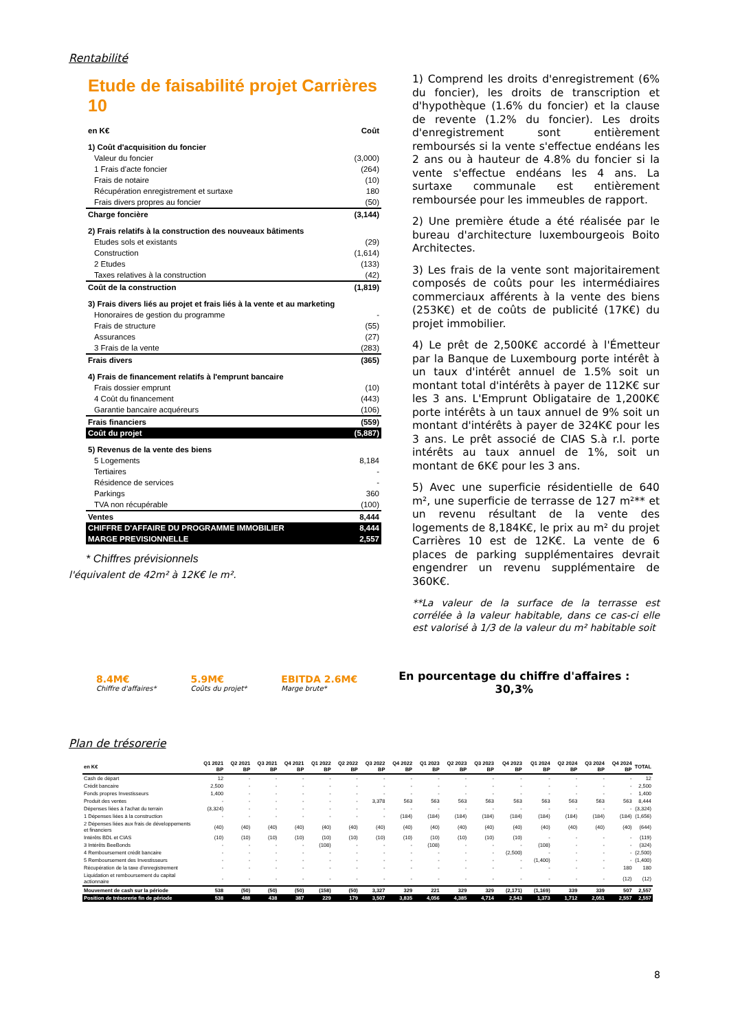Rentabilité
Etude de faisabilité projet Carrières 10
| en K€ | Coût |
| 1) Coût d'acquisition du foncier | |
| Valeur du foncier | (3,000) |
| 1 Frais d'acte foncier | (264) |
| Frais de notaire | (10) |
| Récupération enregistrement et surtaxe | 180 |
| Frais divers propres au foncier | (50) |
| Charge foncière | (3,144) |
| 2) Frais relatifs à la construction des nouveaux bâtiments | |
| Etudes sols et existants | (29) |
| Construction | (1,614) |
| 2 Etudes | (133) |
| Taxes relatives à la construction | (42) |
| Coût de la construction | (1,819) |
| 3) Frais divers liés au projet et frais liés à la vente et au marketing | |
| Honoraires de gestion du programme | - |
| Frais de structure | (55) |
| Assurances | (27) |
| 3 Frais de la vente | (283) |
| Frais divers | (365) |
| 4) Frais de financement relatifs à l'emprunt bancaire | |
| Frais dossier emprunt | (10) |
| 4 Coût du financement | (443) |
| Garantie bancaire acquéreurs | (106) |
| Frais financiers | (559) |
| Coût du projet | (5,887) |
| 5) Revenus de la vente des biens | |
| 5 Logements | 8,184 |
| Tertiaires | - |
| Résidence de services | - |
| Parkings | 360 |
| TVA non récupérable | (100) |
| Ventes | 8,444 |
| CHIFFRE D'AFFAIRE DU PROGRAMME IMMOBILIER | 8,444 |
| MARGE PREVISIONNELLE | 2,557 |
* Chiffres prévisionnels
l'équivalent de 42m² à 12K€ le m².
1) Comprend les droits d'enregistrement (6% du foncier), les droits de transcription et d'hypothèque (1.6% du foncier) et la clause de revente (1.2% du foncier). Les droits d'enregistrement sont entièrement remboursés si la vente s'effectue endéans les 2 ans ou à hauteur de 4.8% du foncier si la vente s'effectue endéans les 4 ans. La surtaxe communale est entièrement remboursée pour les immeubles de rapport.
2) Une première étude a été réalisée par le bureau d'architecture luxembourgeois Boito Architectes.
3) Les frais de la vente sont majoritairement composés de coûts pour les intermédiaires commerciaux afférents à la vente des biens (253K€) et de coûts de publicité (17K€) du projet immobilier.
4) Le prêt de 2,500K€ accordé à l'Émetteur par la Banque de Luxembourg porte intérêt à un taux d'intérêt annuel de 1.5% soit un montant total d'intérêts à payer de 112K€ sur les 3 ans. L'Emprunt Obligataire de 1,200K€ porte intérêts à un taux annuel de 9% soit un montant d'intérêts à payer de 324K€ pour les 3 ans. Le prêt associé de CIAS S.à r.l. porte intérêts au taux annuel de 1%, soit un montant de 6K€ pour les 3 ans.
5) Avec une superficie résidentielle de 640 m², une superficie de terrasse de 127 m²** et un revenu résultant de la vente des logements de 8,184K€, le prix au m² du projet Carrières 10 est de 12K€. La vente de 6 places de parking supplémentaires devrait engendrer un revenu supplémentaire de 360K€.
**La valeur de la surface de la terrasse est corrélée à la valeur habitable, dans ce cas-ci elle est valorisé à 1/3 de la valeur du m² habitable soit
8.4M€
Chiffre d'affaires*
5.9M€
Coûts du projet*
EBITDA 2.6M€
Marge brute*
En pourcentage du chiffre d'affaires :
30,3%
Plan de trésorerie
| en K€ | Q1 2021 BP | Q2 2021 BP | Q3 2021 BP | Q4 2021 BP | Q1 2022 BP | Q2 2022 BP | Q3 2022 BP | Q4 2022 BP | Q1 2023 BP | Q2 2023 BP | Q3 2023 BP | Q4 2023 BP | Q1 2024 BP | Q2 2024 BP | Q3 2024 BP | Q4 2024 BP | TOTAL |
| --- | --- | --- | --- | --- | --- | --- | --- | --- | --- | --- | --- | --- | --- | --- | --- | --- | --- |
| Cash de départ | 12 | - | - | - | - | - | - | - | - | - | - | - | - | - | - | - | 12 |
| Crédit bancaire | 2,500 | - | - | - | - | - | - | - | - | - | - | - | - | - | - | - | 2,500 |
| Fonds propres Investisseurs | 1,400 | - | - | - | - | - | - | - | - | - | - | - | - | - | - | - | 1,400 |
| Produit des ventes | - | - | - | - | - | - | 3,378 | 563 | 563 | 563 | 563 | 563 | 563 | 563 | 563 | 563 | 8,444 |
| Dépenses liées à l'achat du terrain | (3,324) | - | - | - | - | - | - | - | - | - | - | - | - | - | - | - | (3,324) |
| 1 Dépenses liées à la construction | - | - | - | - | - | - | - | (184) | (184) | (184) | (184) | (184) | (184) | (184) | (184) | (184) | (1,656) |
| 2 Dépenses liées aux frais de développements et financiers | (40) | (40) | (40) | (40) | (40) | (40) | (40) | (40) | (40) | (40) | (40) | (40) | (40) | (40) | (40) | (40) | (644) |
| Intérêts BDL et CIAS | (10) | (10) | (10) | (10) | (10) | (10) | (10) | (10) | (10) | (10) | (10) | (10) | - | - | - | - | (119) |
| 3 Intérêts BeeBonds | - | - | - | - | (108) | - | - | - | (108) | - | - | - | (108) | - | - | - | (324) |
| 4 Remboursement crédit bancaire | - | - | - | - | - | - | - | - | - | - | - | (2,500) | - | - | - | - | (2,500) |
| 5 Remboursement des Investisseurs | - | - | - | - | - | - | - | - | - | - | - | - | (1,400) | - | - | - | (1,400) |
| Récupération de la taxe d'enregistrement | - | - | - | - | - | - | - | - | - | - | - | - | - | - | - | 180 | 180 |
| Liquidation et remboursement du capital actionnaire | - | - | - | - | - | - | - | - | - | - | - | - | - | - | - | (12) | (12) |
| Mouvement de cash sur la période | 538 | (50) | (50) | (50) | (158) | (50) | 3,327 | 329 | 221 | 329 | 329 | (2,171) | (1,169) | 339 | 339 | 507 | 2,557 |
| Position de trésorerie fin de période | 538 | 488 | 438 | 387 | 229 | 179 | 3,507 | 3,835 | 4,056 | 4,385 | 4,714 | 2,543 | 1,373 | 1,712 | 2,051 | 2,557 | 2,557 |
8